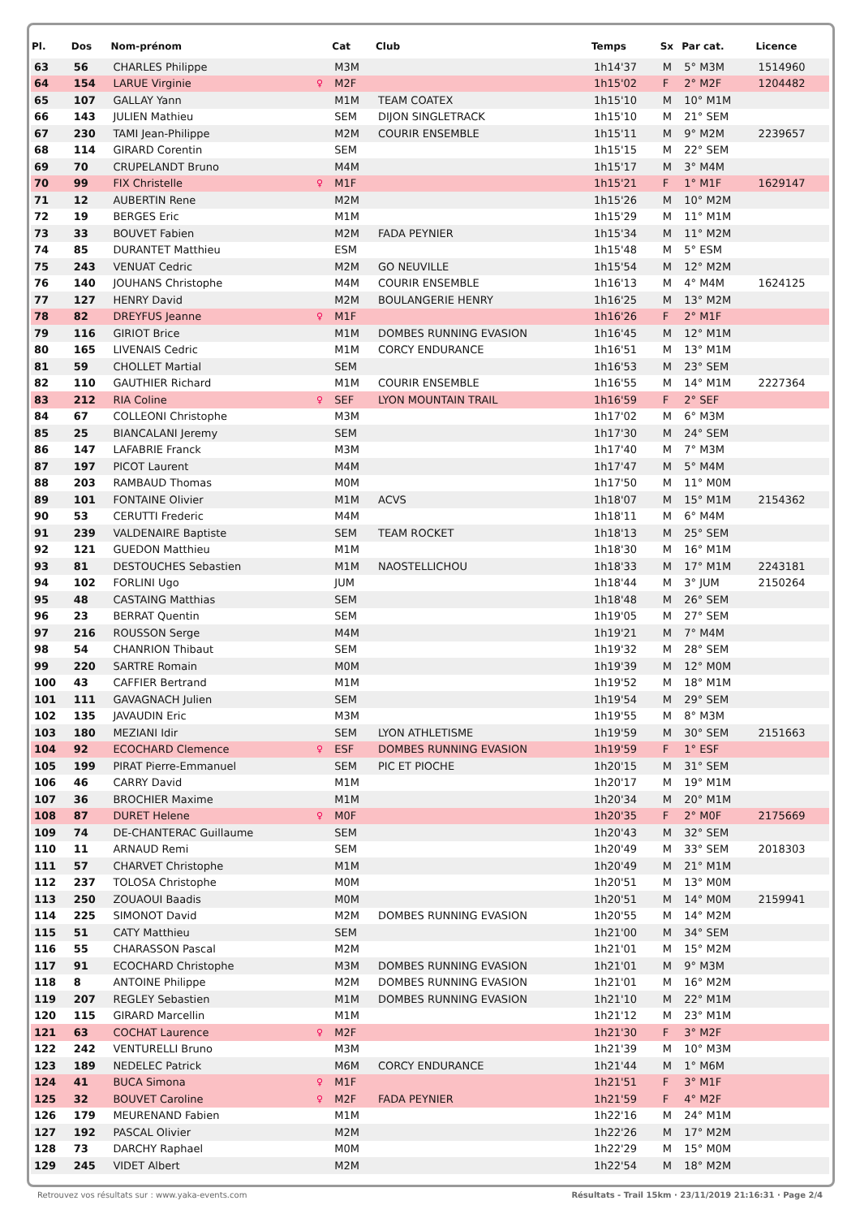| Pl. | Dos | Nom-prénom | | Cat | Club | Temps | Sx | Par cat. | Licence |
| --- | --- | --- | --- | --- | --- | --- | --- | --- | --- |
| 63 | 56 | CHARLES Philippe | | M3M | | 1h14'37 | M | 5° M3M | 1514960 |
| 64 | 154 | LARUE Virginie | ♀ | M2F | | 1h15'02 | F | 2° M2F | 1204482 |
| 65 | 107 | GALLAY Yann | | M1M | TEAM COATEX | 1h15'10 | M | 10° M1M | |
| 66 | 143 | JULIEN Mathieu | | SEM | DIJON SINGLETRACK | 1h15'10 | M | 21° SEM | |
| 67 | 230 | TAMI Jean-Philippe | | M2M | COURIR ENSEMBLE | 1h15'11 | M | 9° M2M | 2239657 |
| 68 | 114 | GIRARD Corentin | | SEM | | 1h15'15 | M | 22° SEM | |
| 69 | 70 | CRUPELANDT Bruno | | M4M | | 1h15'17 | M | 3° M4M | |
| 70 | 99 | FIX Christelle | ♀ | M1F | | 1h15'21 | F | 1° M1F | 1629147 |
| 71 | 12 | AUBERTIN Rene | | M2M | | 1h15'26 | M | 10° M2M | |
| 72 | 19 | BERGES Eric | | M1M | | 1h15'29 | M | 11° M1M | |
| 73 | 33 | BOUVET Fabien | | M2M | FADA PEYNIER | 1h15'34 | M | 11° M2M | |
| 74 | 85 | DURANTET Matthieu | | ESM | | 1h15'48 | M | 5° ESM | |
| 75 | 243 | VENUAT Cedric | | M2M | GO NEUVILLE | 1h15'54 | M | 12° M2M | |
| 76 | 140 | JOUHANS Christophe | | M4M | COURIR ENSEMBLE | 1h16'13 | M | 4° M4M | 1624125 |
| 77 | 127 | HENRY David | | M2M | BOULANGERIE HENRY | 1h16'25 | M | 13° M2M | |
| 78 | 82 | DREYFUS Jeanne | ♀ | M1F | | 1h16'26 | F | 2° M1F | |
| 79 | 116 | GIRIOT Brice | | M1M | DOMBES RUNNING EVASION | 1h16'45 | M | 12° M1M | |
| 80 | 165 | LIVENAIS Cedric | | M1M | CORCY ENDURANCE | 1h16'51 | M | 13° M1M | |
| 81 | 59 | CHOLLET Martial | | SEM | | 1h16'53 | M | 23° SEM | |
| 82 | 110 | GAUTHIER Richard | | M1M | COURIR ENSEMBLE | 1h16'55 | M | 14° M1M | 2227364 |
| 83 | 212 | RIA Coline | ♀ | SEF | LYON MOUNTAIN TRAIL | 1h16'59 | F | 2° SEF | |
| 84 | 67 | COLLEONI Christophe | | M3M | | 1h17'02 | M | 6° M3M | |
| 85 | 25 | BIANCALANI Jeremy | | SEM | | 1h17'30 | M | 24° SEM | |
| 86 | 147 | LAFABRIE Franck | | M3M | | 1h17'40 | M | 7° M3M | |
| 87 | 197 | PICOT Laurent | | M4M | | 1h17'47 | M | 5° M4M | |
| 88 | 203 | RAMBAUD Thomas | | M0M | | 1h17'50 | M | 11° M0M | |
| 89 | 101 | FONTAINE Olivier | | M1M | ACVS | 1h18'07 | M | 15° M1M | 2154362 |
| 90 | 53 | CERUTTI Frederic | | M4M | | 1h18'11 | M | 6° M4M | |
| 91 | 239 | VALDENAIRE Baptiste | | SEM | TEAM ROCKET | 1h18'13 | M | 25° SEM | |
| 92 | 121 | GUEDON Matthieu | | M1M | | 1h18'30 | M | 16° M1M | |
| 93 | 81 | DESTOUCHES Sebastien | | M1M | NAOSTELLICHOU | 1h18'33 | M | 17° M1M | 2243181 |
| 94 | 102 | FORLINI Ugo | | JUM | | 1h18'44 | M | 3° JUM | 2150264 |
| 95 | 48 | CASTAING Matthias | | SEM | | 1h18'48 | M | 26° SEM | |
| 96 | 23 | BERRAT Quentin | | SEM | | 1h19'05 | M | 27° SEM | |
| 97 | 216 | ROUSSON Serge | | M4M | | 1h19'21 | M | 7° M4M | |
| 98 | 54 | CHANRION Thibaut | | SEM | | 1h19'32 | M | 28° SEM | |
| 99 | 220 | SARTRE Romain | | M0M | | 1h19'39 | M | 12° M0M | |
| 100 | 43 | CAFFIER Bertrand | | M1M | | 1h19'52 | M | 18° M1M | |
| 101 | 111 | GAVAGNACH Julien | | SEM | | 1h19'54 | M | 29° SEM | |
| 102 | 135 | JAVAUDIN Eric | | M3M | | 1h19'55 | M | 8° M3M | |
| 103 | 180 | MEZIANI Idir | | SEM | LYON ATHLETISME | 1h19'59 | M | 30° SEM | 2151663 |
| 104 | 92 | ECOCHARD Clemence | ♀ | ESF | DOMBES RUNNING EVASION | 1h19'59 | F | 1° ESF | |
| 105 | 199 | PIRAT Pierre-Emmanuel | | SEM | PIC ET PIOCHE | 1h20'15 | M | 31° SEM | |
| 106 | 46 | CARRY David | | M1M | | 1h20'17 | M | 19° M1M | |
| 107 | 36 | BROCHIER Maxime | | M1M | | 1h20'34 | M | 20° M1M | |
| 108 | 87 | DURET Helene | ♀ | M0F | | 1h20'35 | F | 2° M0F | 2175669 |
| 109 | 74 | DE-CHANTERAC Guillaume | | SEM | | 1h20'43 | M | 32° SEM | |
| 110 | 11 | ARNAUD Remi | | SEM | | 1h20'49 | M | 33° SEM | 2018303 |
| 111 | 57 | CHARVET Christophe | | M1M | | 1h20'49 | M | 21° M1M | |
| 112 | 237 | TOLOSA Christophe | | M0M | | 1h20'51 | M | 13° M0M | |
| 113 | 250 | ZOUAOUI Baadis | | M0M | | 1h20'51 | M | 14° M0M | 2159941 |
| 114 | 225 | SIMONOT David | | M2M | DOMBES RUNNING EVASION | 1h20'55 | M | 14° M2M | |
| 115 | 51 | CATY Matthieu | | SEM | | 1h21'00 | M | 34° SEM | |
| 116 | 55 | CHARASSON Pascal | | M2M | | 1h21'01 | M | 15° M2M | |
| 117 | 91 | ECOCHARD Christophe | | M3M | DOMBES RUNNING EVASION | 1h21'01 | M | 9° M3M | |
| 118 | 8 | ANTOINE Philippe | | M2M | DOMBES RUNNING EVASION | 1h21'01 | M | 16° M2M | |
| 119 | 207 | REGLEY Sebastien | | M1M | DOMBES RUNNING EVASION | 1h21'10 | M | 22° M1M | |
| 120 | 115 | GIRARD Marcellin | | M1M | | 1h21'12 | M | 23° M1M | |
| 121 | 63 | COCHAT Laurence | ♀ | M2F | | 1h21'30 | F | 3° M2F | |
| 122 | 242 | VENTURELLI Bruno | | M3M | | 1h21'39 | M | 10° M3M | |
| 123 | 189 | NEDELEC Patrick | | M6M | CORCY ENDURANCE | 1h21'44 | M | 1° M6M | |
| 124 | 41 | BUCA Simona | ♀ | M1F | | 1h21'51 | F | 3° M1F | |
| 125 | 32 | BOUVET Caroline | ♀ | M2F | FADA PEYNIER | 1h21'59 | F | 4° M2F | |
| 126 | 179 | MEURENAND Fabien | | M1M | | 1h22'16 | M | 24° M1M | |
| 127 | 192 | PASCAL Olivier | | M2M | | 1h22'26 | M | 17° M2M | |
| 128 | 73 | DARCHY Raphael | | M0M | | 1h22'29 | M | 15° M0M | |
| 129 | 245 | VIDET Albert | | M2M | | 1h22'54 | M | 18° M2M | |
Retrouvez vos résultats sur : www.yaka-events.com Résultats - Trail 15km · 23/11/2019 21:16:31 · Page 2/4